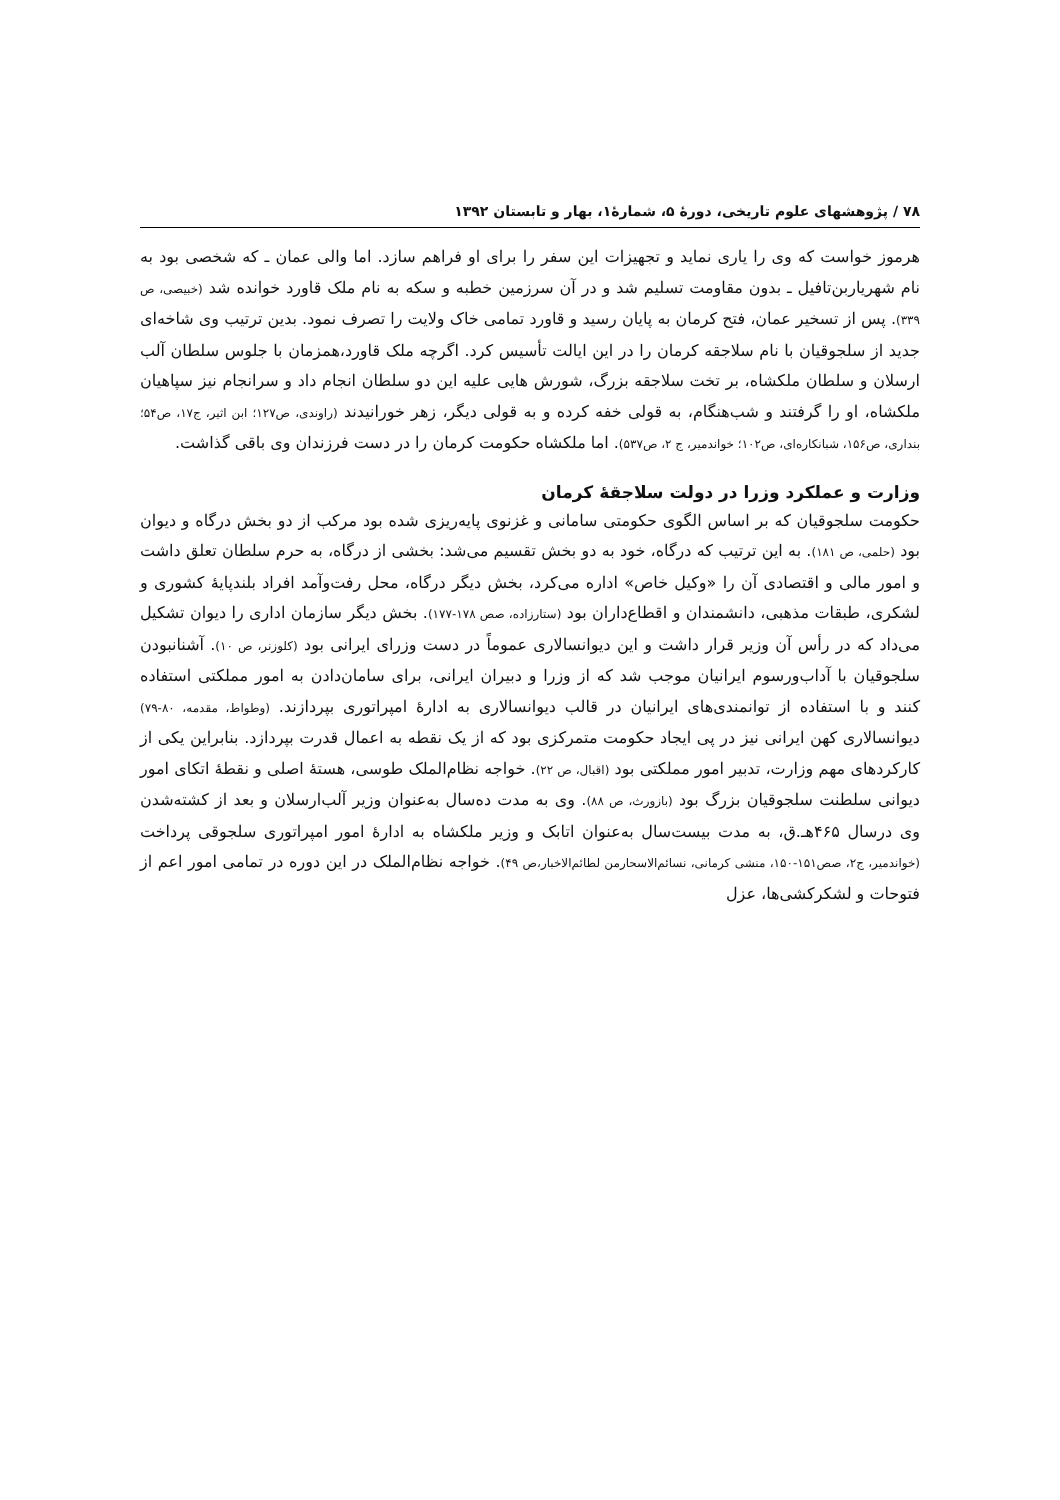۷۸ / پژوهشهای علوم تاریخی، دورهٔ ۵، شمارهٔ۱، بهار و تابستان ۱۳۹۲
هرموز خواست که وی را یاری نماید و تجهیزات این سفر را برای او فراهم سازد. اما والی عمان ـ که شخصی بود به نام شهریاربن‌تافیل ـ بدون مقاومت تسلیم شد و در آن سرزمین خطبه و سکه به نام ملک قاورد خوانده شد (خبیصی، ص ۳۳۹). پس از تسخیر عمان، فتح کرمان به پایان رسید و قاورد تمامی خاک ولایت را تصرف نمود. بدین ترتیب وی شاخه‌ای جدید از سلجوقیان با نام سلاجقه کرمان را در این ایالت تأسیس کرد. اگرچه ملک قاورد،همزمان با جلوس سلطان آلب ارسلان و سلطان ملکشاه، بر تخت سلاجقه بزرگ، شورش هایی علیه این دو سلطان انجام داد و سرانجام نیز سپاهیان ملکشاه، او را گرفتند و شب‌هنگام، به قولی خفه کرده و به قولی دیگر، زهر خورانیدند (راوندی، ص۱۲۷؛ ابن اثیر، ج۱۷، ص۵۴؛ بنداری، ص۱۵۶، شبانکاره‌ای، ص۱۰۲؛ خواندمیر، ج ۲، ص۵۳۷). اما ملکشاه حکومت کرمان را در دست فرزندان وی باقی گذاشت.
وزارت و عملکرد وزرا در دولت سلاجقهٔ کرمان
حکومت سلجوقیان که بر اساس الگوی حکومتی سامانی و غزنوی پایه‌ریزی شده بود مرکب از دو بخش درگاه و دیوان بود (حلمی، ص ۱۸۱). به این ترتیب که درگاه، خود به دو بخش تقسیم می‌شد: بخشی از درگاه، به حرم سلطان تعلق داشت و امور مالی و اقتصادی آن را «وکیل خاص» اداره می‌کرد، بخش دیگر درگاه، محل رفت‌وآمد افراد بلندپایهٔ کشوری و لشکری، طبقات مذهبی، دانشمندان و اقطاع‌داران بود (ستارزاده، صص ۱۷۸-۱۷۷). بخش دیگر سازمان اداری را دیوان تشکیل می‌داد که در رأس آن وزیر قرار داشت و این دیوانسالاری عموماً در دست وزرای ایرانی بود (کلوزنر، ص ۱۰). آشنانبودن سلجوقیان با آداب‌ورسوم ایرانیان موجب شد که از وزرا و دبیران ایرانی، برای سامان‌دادن به امور مملکتی استفاده کنند و با استفاده از توانمندی‌های ایرانیان در قالب دیوانسالاری به ادارهٔ امپراتوری بپردازند. (وطواط، مقدمه، ۸۰-۷۹) دیوانسالاری کهن ایرانی نیز در پی ایجاد حکومت متمرکزی بود که از یک نقطه به اعمال قدرت بپردازد. بنابراین یکی از کارکردهای مهم وزارت، تدبیر امور مملکتی بود (اقبال، ص ۲۲). خواجه نظام‌الملک طوسی، هستهٔ اصلی و نقطهٔ اتکای امور دیوانی سلطنت سلجوقیان بزرگ بود (بازورث، ص ۸۸). وی به مدت ده‌سال به‌عنوان وزیر آلب‌ارسلان و بعد از کشته‌شدن وی درسال ۴۶۵هـ.ق، به مدت بیست‌سال به‌عنوان اتابک و وزیر ملکشاه به ادارهٔ امور امپراتوری سلجوقی پرداخت (خواندمیر، ج۲، صص۱۵۱-۱۵۰، منشی کرمانی، نسائم‌الاسحارمن لطائم‌الاخبار،ص ۴۹). خواجه نظام‌الملک در این دوره در تمامی امور اعم از فتوحات و لشکرکشی‌ها، عزل